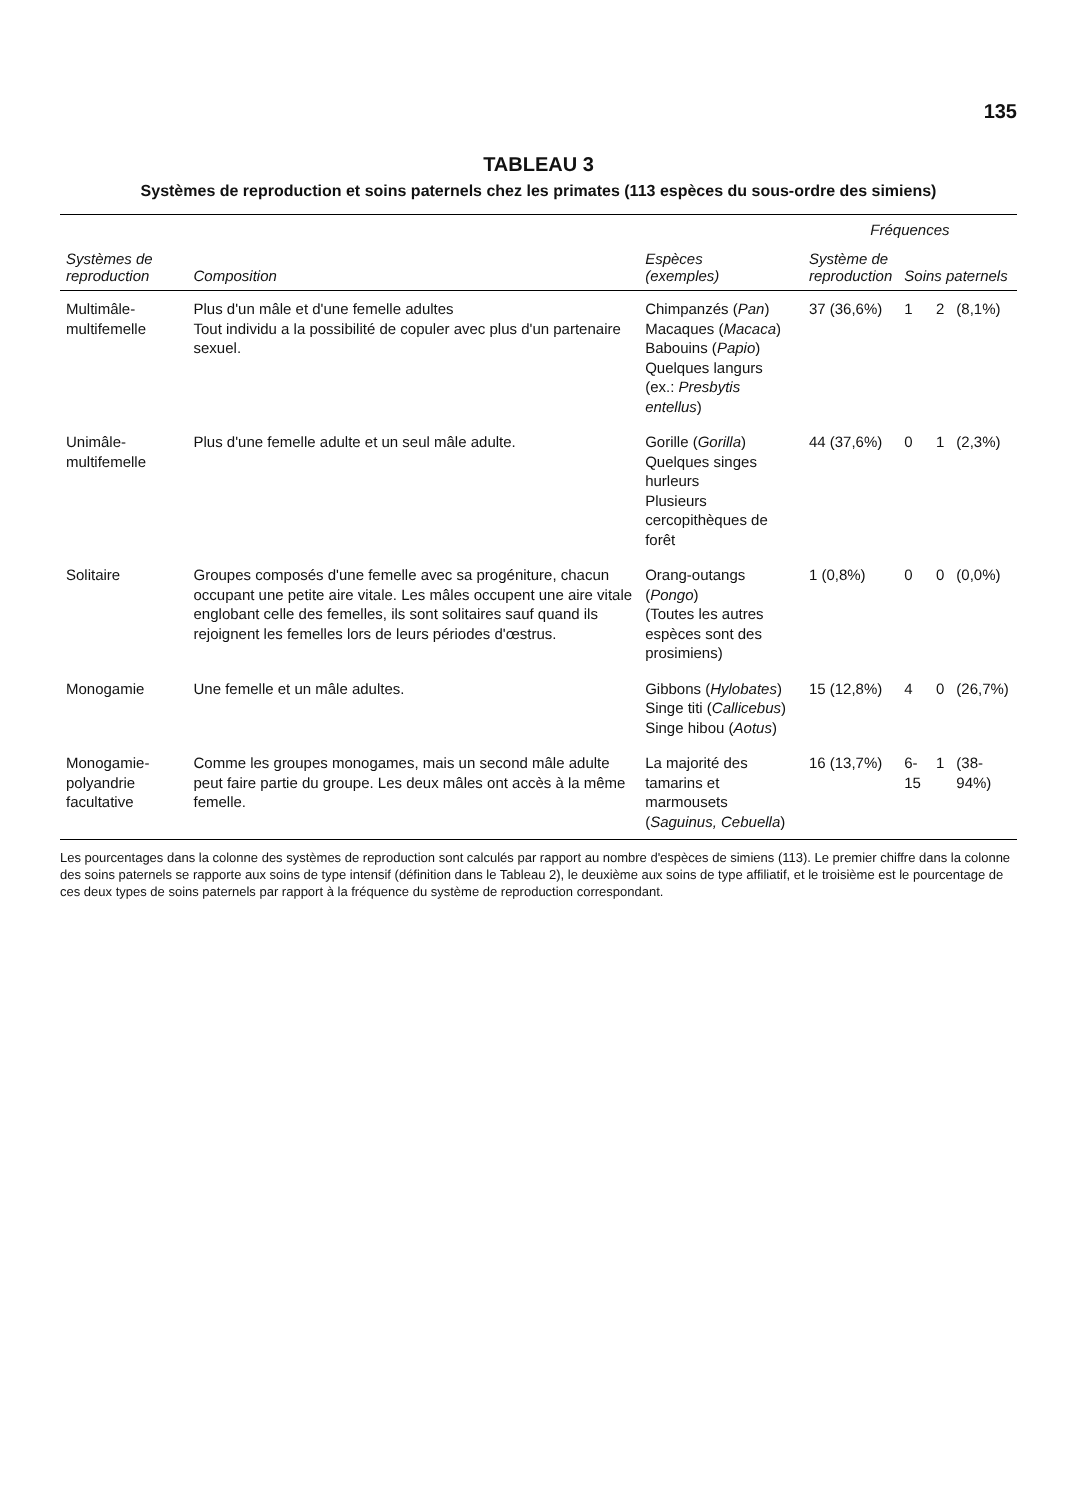135
TABLEAU 3
Systèmes de reproduction et soins paternels chez les primates (113 espèces du sous-ordre des simiens)
| Systèmes de reproduction | Composition | Espèces (exemples) | Fréquences | | | |
| --- | --- | --- | --- | --- | --- | --- |
| | | | Système de reproduction | Soins paternels | | |
| Multimâle-multifemelle | Plus d'un mâle et d'une femelle adultes Tout individu a la possibilité de copuler avec plus d'un partenaire sexuel. | Chimpanzés ( Pan ) Macaques ( Macaca ) Babouins ( Papio ) Quelques langurs (ex.: Presbytis entellus ) | 37 (36,6%) | 1 | 2 | (8,1%) |
| Unimâle-multifemelle | Plus d'une femelle adulte et un seul mâle adulte. | Gorille ( Gorilla ) Quelques singes hurleurs Plusieurs cercopithèques de forêt | 44 (37,6%) | 0 | 1 | (2,3%) |
| Solitaire | Groupes composés d'une femelle avec sa progéniture, chacun occupant une petite aire vitale. Les mâles occupent une aire vitale englobant celle des femelles, ils sont solitaires sauf quand ils rejoignent les femelles lors de leurs périodes d'œstrus. | Orang-outangs ( Pongo ) (Toutes les autres espèces sont des prosimiens) | 1 (0,8%) | 0 | 0 | (0,0%) |
| Monogamie | Une femelle et un mâle adultes. | Gibbons ( Hylobates ) Singe titi ( Callicebus ) Singe hibou ( Aotus ) | 15 (12,8%) | 4 | 0 | (26,7%) |
| Monogamie-polyandrie facultative | Comme les groupes monogames, mais un second mâle adulte peut faire partie du groupe. Les deux mâles ont accès à la même femelle. | La majorité des tamarins et marmousets ( Saguinus, Cebuella ) | 16 (13,7%) | 6-15 | 1 | (38-94%) |
Les pourcentages dans la colonne des systèmes de reproduction sont calculés par rapport au nombre d'espèces de simiens (113). Le premier chiffre dans la colonne des soins paternels se rapporte aux soins de type intensif (définition dans le Tableau 2), le deuxième aux soins de type affiliatif, et le troisième est le pourcentage de ces deux types de soins paternels par rapport à la fréquence du système de reproduction correspondant.